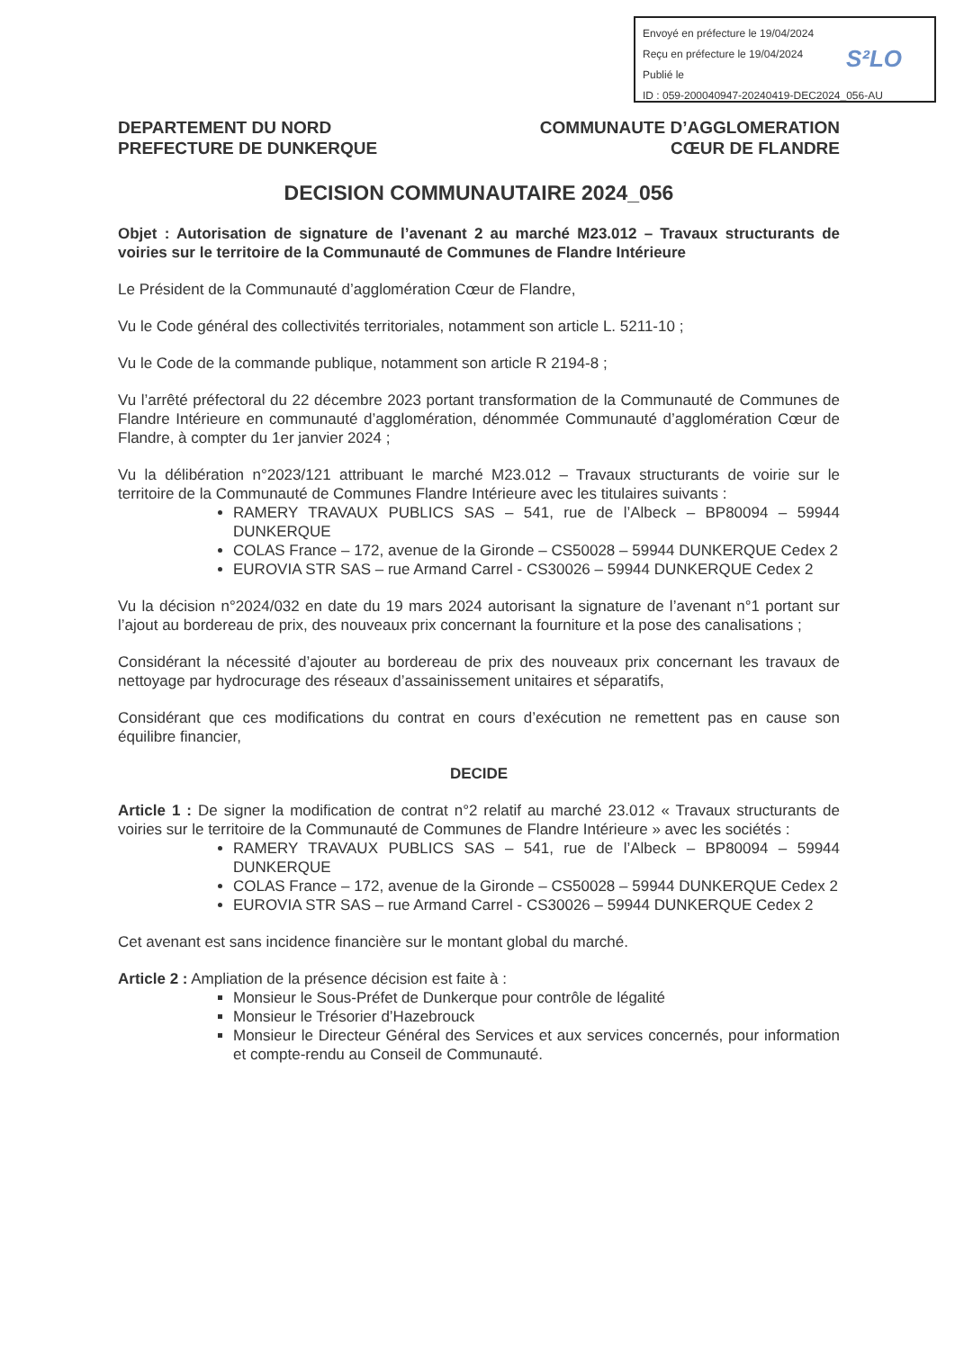Envoyé en préfecture le 19/04/2024
Reçu en préfecture le 19/04/2024
Publié le
ID : 059-200040947-20240419-DEC2024_056-AU
S²LO
DEPARTEMENT DU NORD
PREFECTURE DE DUNKERQUE
COMMUNAUTE D’AGGLOMERATION
CŒUR DE FLANDRE
DECISION COMMUNAUTAIRE 2024_056
Objet : Autorisation de signature de l’avenant 2 au marché M23.012 – Travaux structurants de voiries sur le territoire de la Communauté de Communes de Flandre Intérieure
Le Président de la Communauté d’agglomération Cœur de Flandre,
Vu le Code général des collectivités territoriales, notamment son article L. 5211-10 ;
Vu le Code de la commande publique, notamment son article R 2194-8 ;
Vu l’arrêté préfectoral du 22 décembre 2023 portant transformation de la Communauté de Communes de Flandre Intérieure en communauté d’agglomération, dénommée Communauté d’agglomération Cœur de Flandre, à compter du 1er janvier 2024 ;
Vu la délibération n°2023/121 attribuant le marché M23.012 – Travaux structurants de voirie sur le territoire de la Communauté de Communes Flandre Intérieure avec les titulaires suivants :
RAMERY TRAVAUX PUBLICS SAS – 541, rue de l’Albeck – BP80094 – 59944 DUNKERQUE
COLAS France – 172, avenue de la Gironde – CS50028 – 59944 DUNKERQUE Cedex 2
EUROVIA STR SAS – rue Armand Carrel - CS30026 – 59944 DUNKERQUE Cedex 2
Vu la décision n°2024/032 en date du 19 mars 2024 autorisant la signature de l’avenant n°1 portant sur l’ajout au bordereau de prix, des nouveaux prix concernant la fourniture et la pose des canalisations ;
Considérant la nécessité d’ajouter au bordereau de prix des nouveaux prix concernant les travaux de nettoyage par hydrocurage des réseaux d’assainissement unitaires et séparatifs,
Considérant que ces modifications du contrat en cours d’exécution ne remettent pas en cause son équilibre financier,
DECIDE
Article 1 : De signer la modification de contrat n°2 relatif au marché 23.012 « Travaux structurants de voiries sur le territoire de la Communauté de Communes de Flandre Intérieure » avec les sociétés :
RAMERY TRAVAUX PUBLICS SAS – 541, rue de l’Albeck – BP80094 – 59944 DUNKERQUE
COLAS France – 172, avenue de la Gironde – CS50028 – 59944 DUNKERQUE Cedex 2
EUROVIA STR SAS – rue Armand Carrel - CS30026 – 59944 DUNKERQUE Cedex 2
Cet avenant est sans incidence financière sur le montant global du marché.
Article 2 : Ampliation de la présence décision est faite à :
Monsieur le Sous-Préfet de Dunkerque pour contrôle de légalité
Monsieur le Trésorier d’Hazebrouck
Monsieur le Directeur Général des Services et aux services concernés, pour information et compte-rendu au Conseil de Communauté.